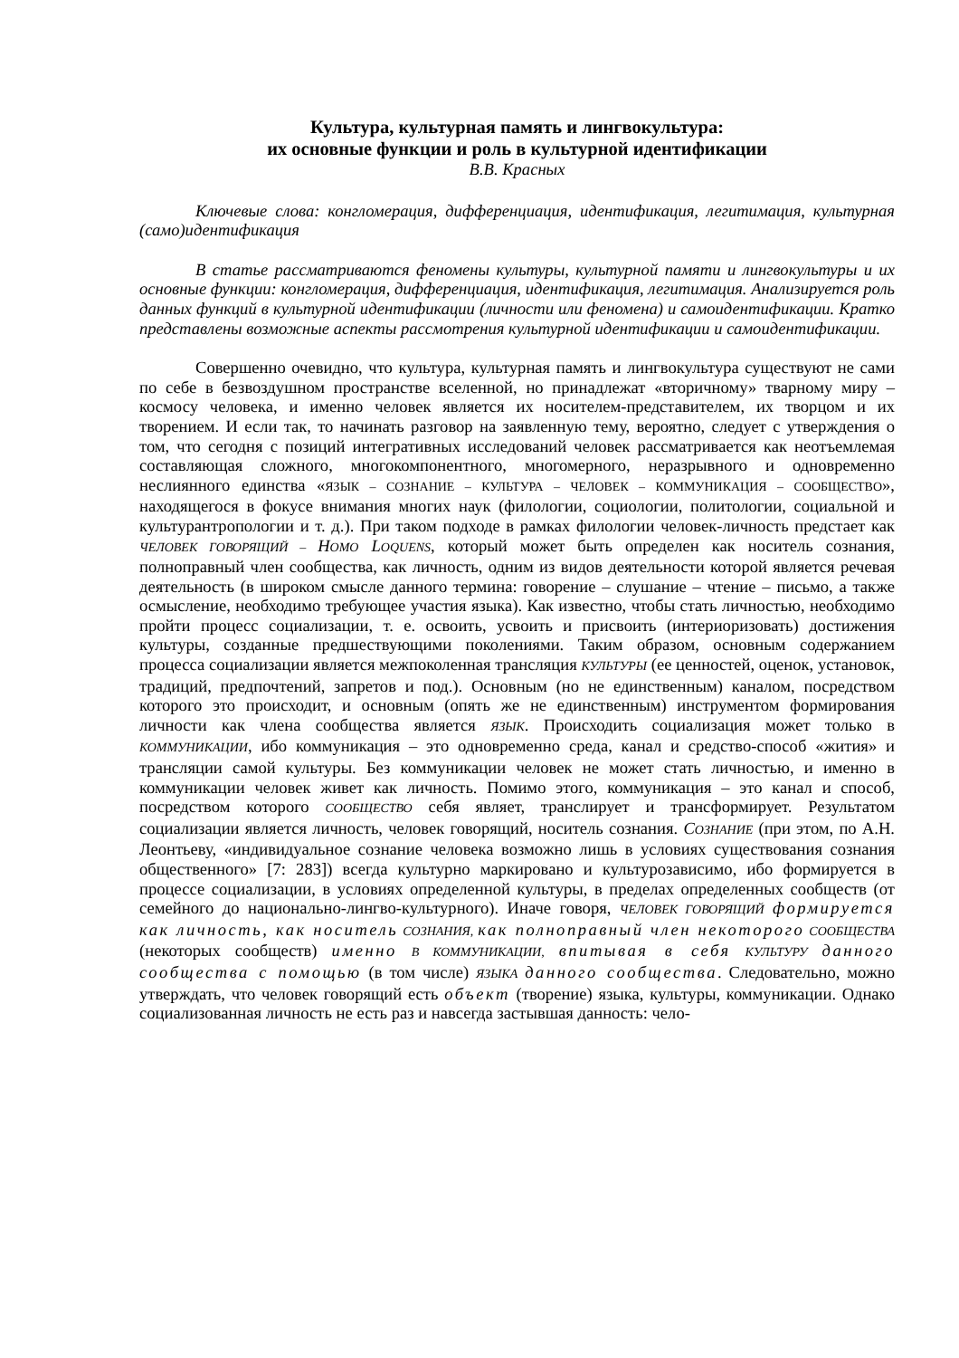Культура, культурная память и лингвокультура:
их основные функции и роль в культурной идентификации
В.В. Красных
Ключевые слова: конгломерация, дифференциация, идентификация, легитимация, культурная (само)идентификация
В статье рассматриваются феномены культуры, культурной памяти и лингвокультуры и их основные функции: конгломерация, дифференциация, идентификация, легитимация. Анализируется роль данных функций в культурной идентификации (личности или феномена) и самоидентификации. Кратко представлены возможные аспекты рассмотрения культурной идентификации и самоидентификации.
Совершенно очевидно, что культура, культурная память и лингвокультура существуют не сами по себе в безвоздушном пространстве вселенной, но принадлежат «вторичному» тварному миру – космосу человека, и именно человек является их носителем-представителем, их творцом и их творением. И если так, то начинать разговор на заявленную тему, вероятно, следует с утверждения о том, что сегодня с позиций интегративных исследований человек рассматривается как неотъемлемая составляющая сложного, многокомпонентного, многомерного, неразрывного и одновременно неслиянного единства «ЯЗЫК – СОЗНАНИЕ – КУЛЬТУРА – ЧЕЛОВЕК – КОММУНИКАЦИЯ – СООБЩЕСТВО», находящегося в фокусе внимания многих наук (филологии, социологии, политологии, социальной и культурантропологии и т. д.). При таком подходе в рамках филологии человек-личность предстает как ЧЕЛОВЕК ГОВОРЯЩИЙ – HOMO LOQUENS, который может быть определен как носитель сознания, полноправный член сообщества, как личность, одним из видов деятельности которой является речевая деятельность (в широком смысле данного термина: говорение – слушание – чтение – письмо, а также осмысление, необходимо требующее участия языка). Как известно, чтобы стать личностью, необходимо пройти процесс социализации, т. е. освоить, усвоить и присвоить (интериоризовать) достижения культуры, созданные предшествующими поколениями. Таким образом, основным содержанием процесса социализации является межпоколенная трансляция КУЛЬТУРЫ (ее ценностей, оценок, установок, традиций, предпочтений, запретов и под.). Основным (но не единственным) каналом, посредством которого это происходит, и основным (опять же не единственным) инструментом формирования личности как члена сообщества является ЯЗЫК. Происходить социализация может только в КОММУНИКАЦИИ, ибо коммуникация – это одновременно среда, канал и средство-способ «жития» и трансляции самой культуры. Без коммуникации человек не может стать личностью, и именно в коммуникации человек живет как личность. Помимо этого, коммуникация – это канал и способ, посредством которого СООБЩЕСТВО себя являет, транслирует и трансформирует. Результатом социализации является личность, человек говорящий, носитель сознания. СОЗНАНИЕ (при этом, по А.Н. Леонтьеву, «индивидуальное сознание человека возможно лишь в условиях существования сознания общественного» [7: 283]) всегда культурно маркировано и культурозависимо, ибо формируется в процессе социализации, в условиях определенной культуры, в пределах определенных сообществ (от семейного до национально-лингво-культурного). Иначе говоря, ЧЕЛОВЕК ГОВОРЯЩИЙ формируется как личность, как носитель СОЗНАНИЯ, как полноправный член некоторого СООБЩЕСТВА (некоторых сообществ) именно В КОММУНИКАЦИИ, впитывая в себя КУЛЬТУРУ данного сообщества с помощью (в том числе) ЯЗЫКА данного сообщества. Следовательно, можно утверждать, что человек говорящий есть объект (творение) языка, культуры, коммуникации. Однако социализованная личность не есть раз и навсегда застывшая данность: чело-